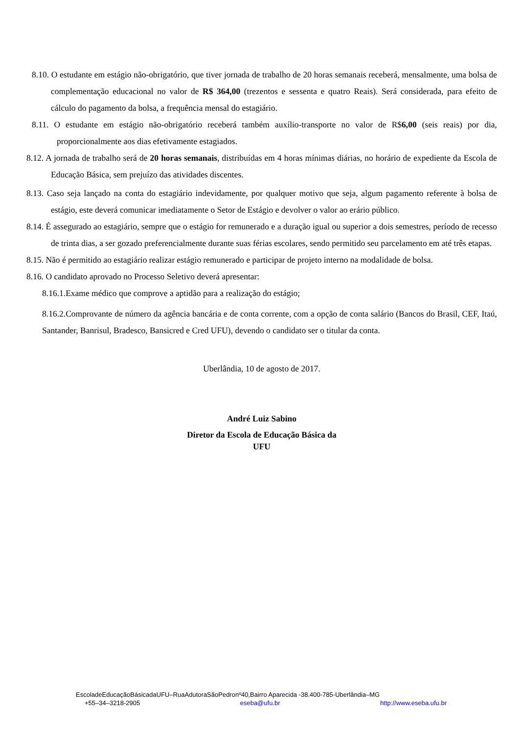8.10. O estudante em estágio não-obrigatório, que tiver jornada de trabalho de 20 horas semanais receberá, mensalmente, uma bolsa de complementação educacional no valor de R$ 364,00 (trezentos e sessenta e quatro Reais). Será considerada, para efeito de cálculo do pagamento da bolsa, a frequência mensal do estagiário.
8.11. O estudante em estágio não-obrigatório receberá também auxílio-transporte no valor de R$6,00 (seis reais) por dia, proporcionalmente aos dias efetivamente estagiados.
8.12. A jornada de trabalho será de 20 horas semanais, distribuídas em 4 horas mínimas diárias, no horário de expediente da Escola de Educação Básica, sem prejuízo das atividades discentes.
8.13. Caso seja lançado na conta do estagiário indevidamente, por qualquer motivo que seja, algum pagamento referente à bolsa de estágio, este deverá comunicar imediatamente o Setor de Estágio e devolver o valor ao erário público.
8.14. É assegurado ao estagiário, sempre que o estágio for remunerado e a duração igual ou superior a dois semestres, período de recesso de trinta dias, a ser gozado preferencialmente durante suas férias escolares, sendo permitido seu parcelamento em até três etapas.
8.15. Não é permitido ao estagiário realizar estágio remunerado e participar de projeto interno na modalidade de bolsa.
8.16. O candidato aprovado no Processo Seletivo deverá apresentar:
8.16.1.Exame médico que comprove a aptidão para a realização do estágio;
8.16.2.Comprovante de número da agência bancária e de conta corrente, com a opção de conta salário (Bancos do Brasil, CEF, Itaú, Santander, Banrisul, Bradesco, Bansicred e Cred UFU), devendo o candidato ser o titular da conta.
Uberlândia, 10 de agosto de 2017.
André Luiz Sabino
Diretor da Escola de Educação Básica da
UFU
EscoladeEducaçãoBásicadaUFU–RuaAdutoraSãoPedronº40,Bairro Aparecida -38.400-785-Uberlândia–MG
+55–34–3218-2905 eseba@ufu.br http://www.eseba.ufu.br